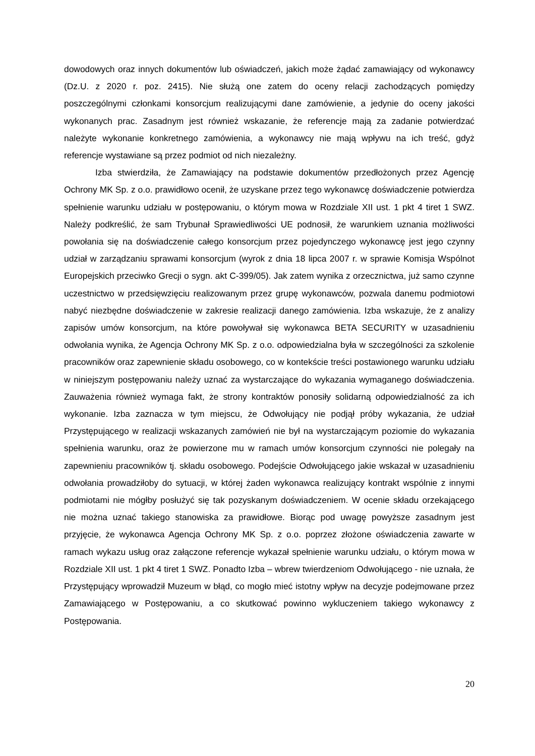dowodowych oraz innych dokumentów lub oświadczeń, jakich może żądać zamawiający od wykonawcy (Dz.U. z 2020 r. poz. 2415). Nie służą one zatem do oceny relacji zachodzących pomiędzy poszczególnymi członkami konsorcjum realizującymi dane zamówienie, a jedynie do oceny jakości wykonanych prac. Zasadnym jest również wskazanie, że referencje mają za zadanie potwierdzać należyte wykonanie konkretnego zamówienia, a wykonawcy nie mają wpływu na ich treść, gdyż referencje wystawiane są przez podmiot od nich niezależny.
Izba stwierdziła, że Zamawiający na podstawie dokumentów przedłożonych przez Agencję Ochrony MK Sp. z o.o. prawidłowo ocenił, że uzyskane przez tego wykonawcę doświadczenie potwierdza spełnienie warunku udziału w postępowaniu, o którym mowa w Rozdziale XII ust. 1 pkt 4 tiret 1 SWZ. Należy podkreślić, że sam Trybunał Sprawiedliwości UE podnosił, że warunkiem uznania możliwości powołania się na doświadczenie całego konsorcjum przez pojedynczego wykonawcę jest jego czynny udział w zarządzaniu sprawami konsorcjum (wyrok z dnia 18 lipca 2007 r. w sprawie Komisja Wspólnot Europejskich przeciwko Grecji o sygn. akt C-399/05). Jak zatem wynika z orzecznictwa, już samo czynne uczestnictwo w przedsięwzięciu realizowanym przez grupę wykonawców, pozwala danemu podmiotowi nabyć niezbędne doświadczenie w zakresie realizacji danego zamówienia. Izba wskazuje, że z analizy zapisów umów konsorcjum, na które powoływał się wykonawca BETA SECURITY w uzasadnieniu odwołania wynika, że Agencja Ochrony MK Sp. z o.o. odpowiedzialna była w szczególności za szkolenie pracowników oraz zapewnienie składu osobowego, co w kontekście treści postawionego warunku udziału w niniejszym postępowaniu należy uznać za wystarczające do wykazania wymaganego doświadczenia. Zauważenia również wymaga fakt, że strony kontraktów ponosiły solidarną odpowiedzialność za ich wykonanie. Izba zaznacza w tym miejscu, że Odwołujący nie podjął próby wykazania, że udział Przystępującego w realizacji wskazanych zamówień nie był na wystarczającym poziomie do wykazania spełnienia warunku, oraz że powierzone mu w ramach umów konsorcjum czynności nie polegały na zapewnieniu pracowników tj. składu osobowego. Podejście Odwołującego jakie wskazał w uzasadnieniu odwołania prowadziłoby do sytuacji, w której żaden wykonawca realizujący kontrakt wspólnie z innymi podmiotami nie mógłby posłużyć się tak pozyskanym doświadczeniem. W ocenie składu orzekającego nie można uznać takiego stanowiska za prawidłowe. Biorąc pod uwagę powyższe zasadnym jest przyjęcie, że wykonawca Agencja Ochrony MK Sp. z o.o. poprzez złożone oświadczenia zawarte w ramach wykazu usług oraz załączone referencje wykazał spełnienie warunku udziału, o którym mowa w Rozdziale XII ust. 1 pkt 4 tiret 1 SWZ. Ponadto Izba – wbrew twierdzeniom Odwołującego - nie uznała, że Przystępujący wprowadził Muzeum w błąd, co mogło mieć istotny wpływ na decyzje podejmowane przez Zamawiającego w Postępowaniu, a co skutkować powinno wykluczeniem takiego wykonawcy z Postępowania.
20